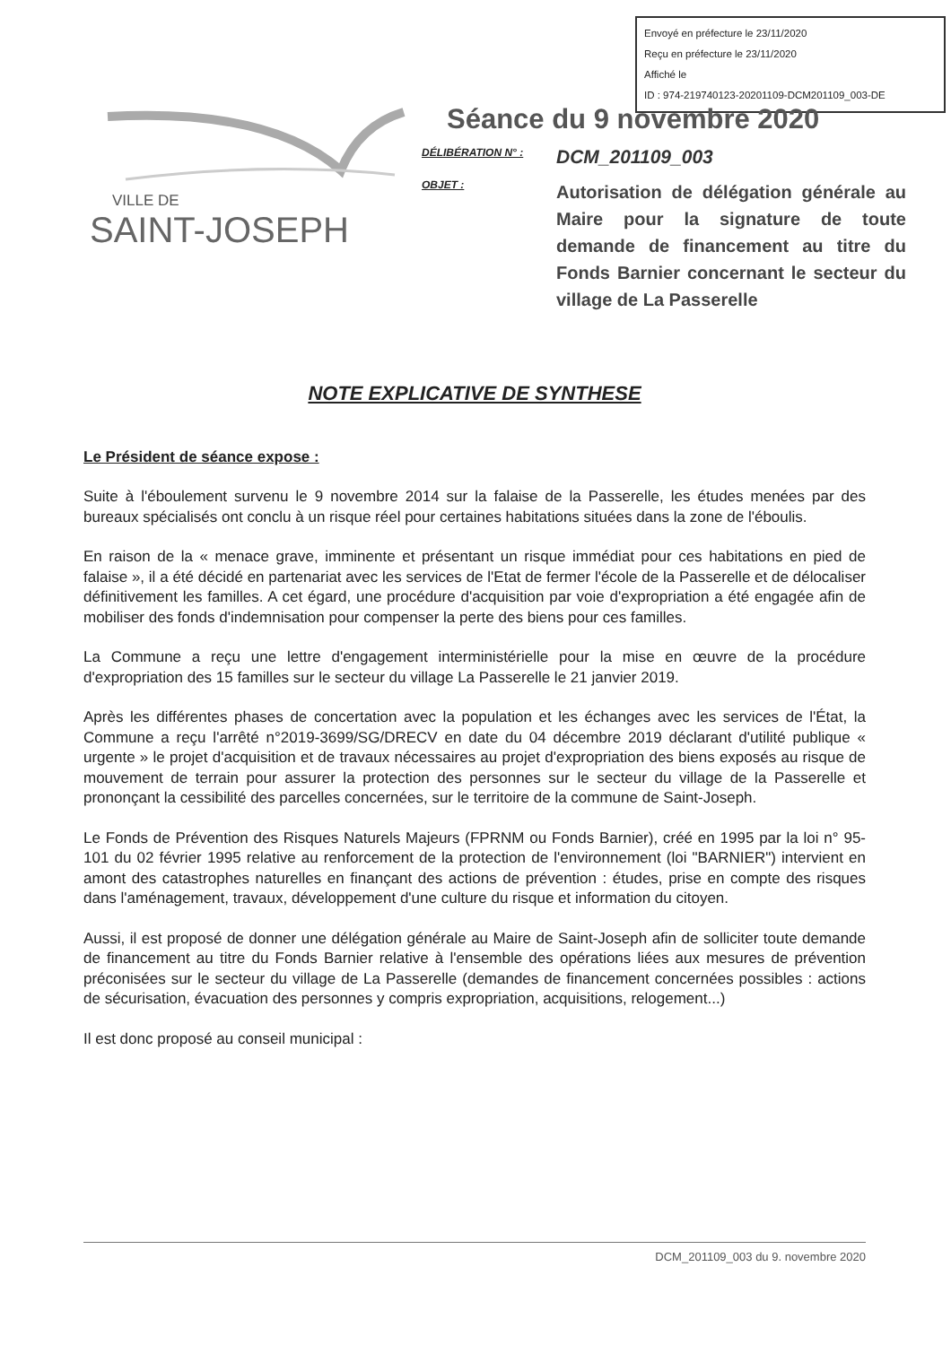Envoyé en préfecture le 23/11/2020
Reçu en préfecture le 23/11/2020
Affiché le
ID : 974-219740123-20201109-DCM201109_003-DE
VILLE DE
SAINT-JOSEPH
Séance du 9 novembre 2020
DÉLIBÉRATION N° :
DCM_201109_003
OBJET :
Autorisation de délégation générale au Maire pour la signature de toute demande de financement au titre du Fonds Barnier concernant le secteur du village de La Passerelle
NOTE EXPLICATIVE DE SYNTHESE
Le Président de séance expose :
Suite à l'éboulement survenu le 9 novembre 2014 sur la falaise de la Passerelle, les études menées par des bureaux spécialisés ont conclu à un risque réel pour certaines habitations situées dans la zone de l'éboulis.
En raison de la « menace grave, imminente et présentant un risque immédiat pour ces habitations en pied de falaise », il a été décidé en partenariat avec les services de l'Etat de fermer l'école de la Passerelle et de délocaliser définitivement les familles. A cet égard, une procédure d'acquisition par voie d'expropriation a été engagée afin de mobiliser des fonds d'indemnisation pour compenser la perte des biens pour ces familles.
La Commune a reçu une lettre d'engagement interministérielle pour la mise en œuvre de la procédure d'expropriation des 15 familles sur le secteur du village La Passerelle le 21 janvier 2019.
Après les différentes phases de concertation avec la population et les échanges avec les services de l'État, la Commune a reçu l'arrêté n°2019-3699/SG/DRECV en date du 04 décembre 2019 déclarant d'utilité publique « urgente » le projet d'acquisition et de travaux nécessaires au projet d'expropriation des biens exposés au risque de mouvement de terrain pour assurer la protection des personnes sur le secteur du village de la Passerelle et prononçant la cessibilité des parcelles concernées, sur le territoire de la commune de Saint-Joseph.
Le Fonds de Prévention des Risques Naturels Majeurs (FPRNM ou Fonds Barnier), créé en 1995 par la loi n° 95-101 du 02 février 1995 relative au renforcement de la protection de l'environnement (loi "BARNIER") intervient en amont des catastrophes naturelles en finançant des actions de prévention : études, prise en compte des risques dans l'aménagement, travaux, développement d'une culture du risque et information du citoyen.
Aussi, il est proposé de donner une délégation générale au Maire de Saint-Joseph afin de solliciter toute demande de financement au titre du Fonds Barnier relative à l'ensemble des opérations liées aux mesures de prévention préconisées sur le secteur du village de La Passerelle (demandes de financement concernées possibles : actions de sécurisation, évacuation des personnes y compris expropriation, acquisitions, relogement...)
Il est donc proposé au conseil municipal :
DCM_201109_003 du 9. novembre 2020